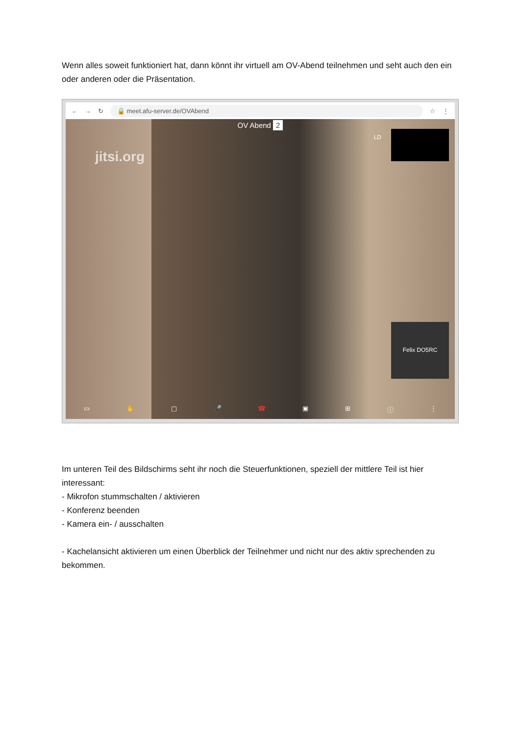Wenn alles soweit funktioniert hat, dann könnt ihr virtuell am OV-Abend teilnehmen und seht auch den ein oder anderen oder die Präsentation.
← → ↻ 🔒 meet.afu-server.de/OVAbend ☆ ⋮
OV Abend 2
jitsi.org
LD
Felix DO5RC
▭ ✋ ▢ 🎤 ☎ ▣ ⊞ ⓘ ⋮
Im unteren Teil des Bildschirms seht ihr noch die Steuerfunktionen, speziell der mittlere Teil ist hier interessant:
- Mikrofon stummschalten / aktivieren
- Konferenz beenden
- Kamera ein- / ausschalten
- Kachelansicht aktivieren um einen Überblick der Teilnehmer und nicht nur des aktiv sprechenden zu bekommen.